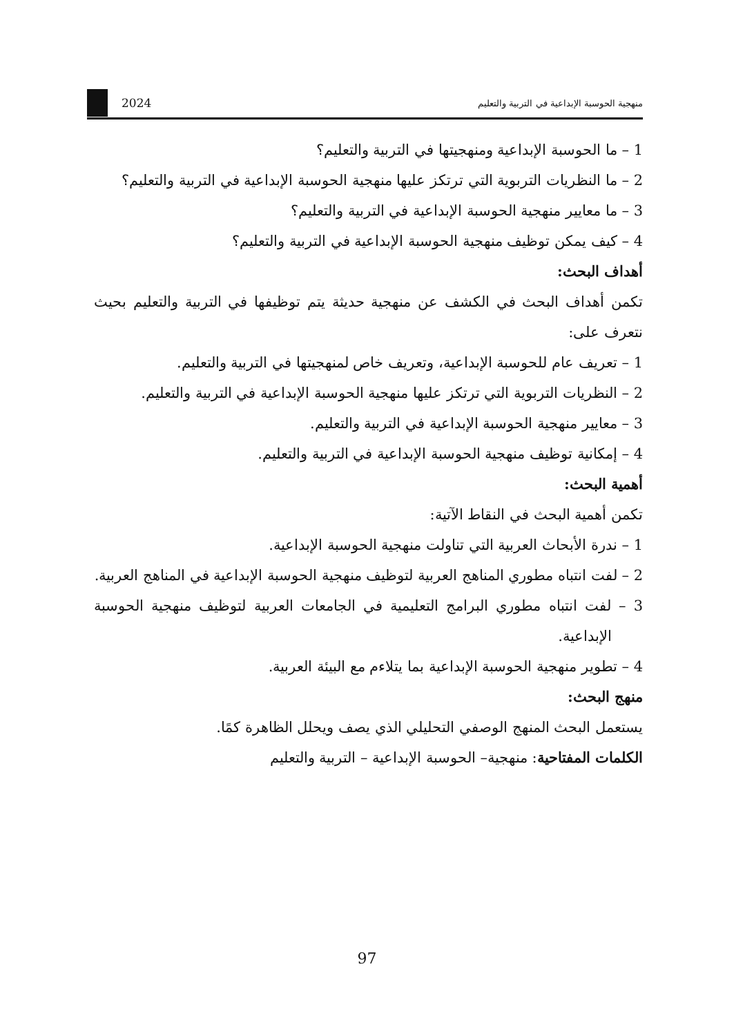منهجية الحوسبة الإبداعية في التربية والتعليم 2024
1 – ما الحوسبة الإبداعية ومنهجيتها في التربية والتعليم؟
2 – ما النظريات التربوية التي ترتكز عليها منهجية الحوسبة الإبداعية في التربية والتعليم؟
3 – ما معايير منهجية الحوسبة الإبداعية في التربية والتعليم؟
4 – كيف يمكن توظيف منهجية الحوسبة الإبداعية في التربية والتعليم؟
أهداف البحث:
تكمن أهداف البحث في الكشف عن منهجية حديثة يتم توظيفها في التربية والتعليم بحيث نتعرف على:
1 – تعريف عام للحوسبة الإبداعية، وتعريف خاص لمنهجيتها في التربية والتعليم.
2 – النظريات التربوية التي ترتكز عليها منهجية الحوسبة الإبداعية في التربية والتعليم.
3 – معايير منهجية الحوسبة الإبداعية في التربية والتعليم.
4 – إمكانية توظيف منهجية الحوسبة الإبداعية في التربية والتعليم.
أهمية البحث:
تكمن أهمية البحث في النقاط الآتية:
1 – ندرة الأبحاث العربية التي تناولت منهجية الحوسبة الإبداعية.
2 – لفت انتباه مطوري المناهج العربية لتوظيف منهجية الحوسبة الإبداعية في المناهج العربية.
3 – لفت انتباه مطوري البرامج التعليمية في الجامعات العربية لتوظيف منهجية الحوسبة الإبداعية.
4 – تطوير منهجية الحوسبة الإبداعية بما يتلاءم مع البيئة العربية.
منهج البحث:
يستعمل البحث المنهج الوصفي التحليلي الذي يصف ويحلل الظاهرة كمًا.
الكلمات المفتاحية: منهجية– الحوسبة الإبداعية – التربية والتعليم
97